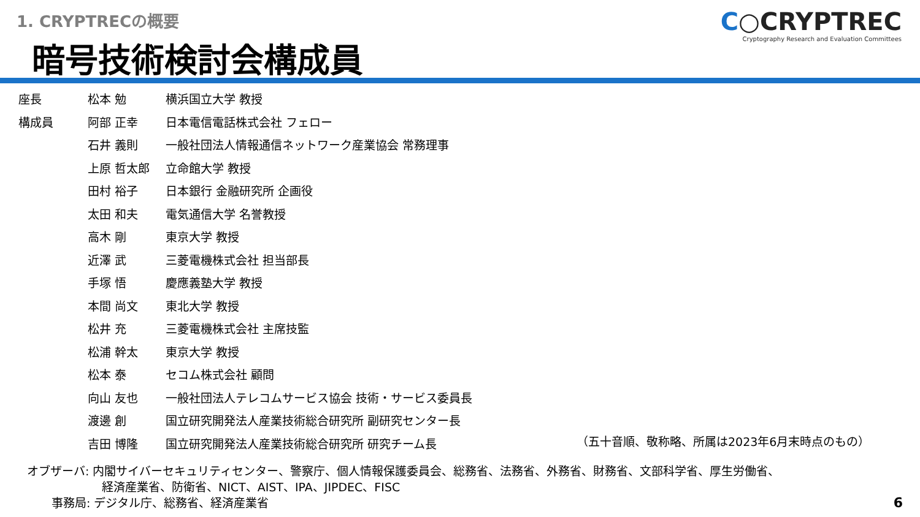1. CRYPTRECの概要
暗号技術検討会構成員
C○CRYPTREC
Cryptography Research and Evaluation Committees
| 座長 | 松本 勉 | 横浜国立大学 教授 |
| 構成員 | 阿部 正幸 | 日本電信電話株式会社 フェロー |
| | 石井 義則 | 一般社団法人情報通信ネットワーク産業協会 常務理事 |
| | 上原 哲太郎 | 立命館大学 教授 |
| | 田村 裕子 | 日本銀行 金融研究所 企画役 |
| | 太田 和夫 | 電気通信大学 名誉教授 |
| | 高木 剛 | 東京大学 教授 |
| | 近澤 武 | 三菱電機株式会社 担当部長 |
| | 手塚 悟 | 慶應義塾大学 教授 |
| | 本間 尚文 | 東北大学 教授 |
| | 松井 充 | 三菱電機株式会社 主席技監 |
| | 松浦 幹太 | 東京大学 教授 |
| | 松本 泰 | セコム株式会社 顧問 |
| | 向山 友也 | 一般社団法人テレコムサービス協会 技術・サービス委員長 |
| | 渡邊 創 | 国立研究開発法人産業技術総合研究所 副研究センター長 |
| | 吉田 博隆 | 国立研究開発法人産業技術総合研究所 研究チーム長 |
（五十音順、敬称略、所属は2023年6月末時点のもの）
オブザーバ: 内閣サイバーセキュリティセンター、警察庁、個人情報保護委員会、総務省、法務省、外務省、財務省、文部科学省、厚生労働省、
経済産業省、防衛省、NICT、AIST、IPA、JIPDEC、FISC
事務局: デジタル庁、総務省、経済産業省
6